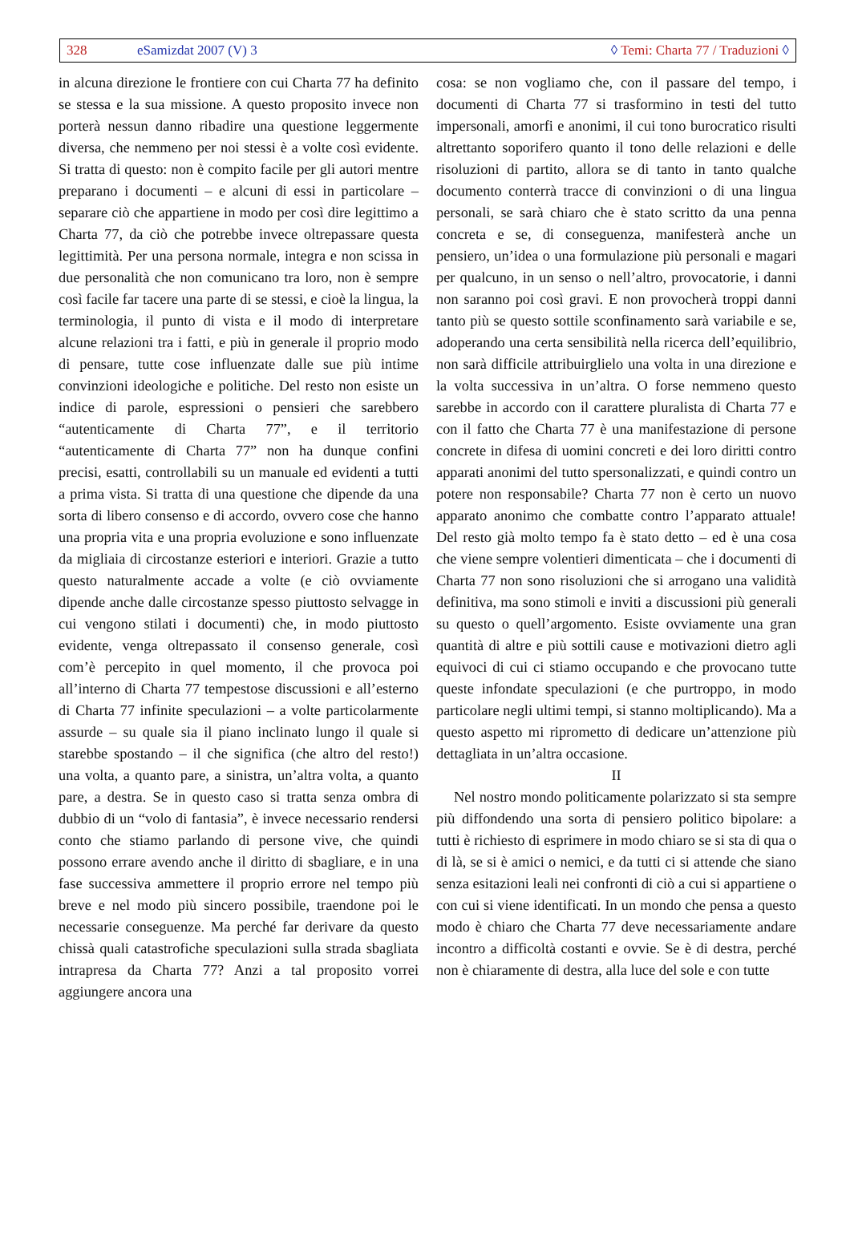328 eSamizdat 2007 (V) 3 ◊ Temi: Charta 77 / Traduzioni ◊
in alcuna direzione le frontiere con cui Charta 77 ha definito se stessa e la sua missione. A questo proposito invece non porterà nessun danno ribadire una questione leggermente diversa, che nemmeno per noi stessi è a volte così evidente. Si tratta di questo: non è compito facile per gli autori mentre preparano i documenti – e alcuni di essi in particolare – separare ciò che appartiene in modo per così dire legittimo a Charta 77, da ciò che potrebbe invece oltrepassare questa legittimità. Per una persona normale, integra e non scissa in due personalità che non comunicano tra loro, non è sempre così facile far tacere una parte di se stessi, e cioè la lingua, la terminologia, il punto di vista e il modo di interpretare alcune relazioni tra i fatti, e più in generale il proprio modo di pensare, tutte cose influenzate dalle sue più intime convinzioni ideologiche e politiche. Del resto non esiste un indice di parole, espressioni o pensieri che sarebbero “autenticamente di Charta 77”, e il territorio “autenticamente di Charta 77” non ha dunque confini precisi, esatti, controllabili su un manuale ed evidenti a tutti a prima vista. Si tratta di una questione che dipende da una sorta di libero consenso e di accordo, ovvero cose che hanno una propria vita e una propria evoluzione e sono influenzate da migliaia di circostanze esteriori e interiori. Grazie a tutto questo naturalmente accade a volte (e ciò ovviamente dipende anche dalle circostanze spesso piuttosto selvagge in cui vengono stilati i documenti) che, in modo piuttosto evidente, venga oltrepassato il consenso generale, così com’è percepito in quel momento, il che provoca poi all’interno di Charta 77 tempestose discussioni e all’esterno di Charta 77 infinite speculazioni – a volte particolarmente assurde – su quale sia il piano inclinato lungo il quale si starebbe spostando – il che significa (che altro del resto!) una volta, a quanto pare, a sinistra, un’altra volta, a quanto pare, a destra. Se in questo caso si tratta senza ombra di dubbio di un “volo di fantasia”, è invece necessario rendersi conto che stiamo parlando di persone vive, che quindi possono errare avendo anche il diritto di sbagliare, e in una fase successiva ammettere il proprio errore nel tempo più breve e nel modo più sincero possibile, traendone poi le necessarie conseguenze. Ma perché far derivare da questo chissà quali catastrofiche speculazioni sulla strada sbagliata intrapresa da Charta 77? Anzi a tal proposito vorrei aggiungere ancora una
cosa: se non vogliamo che, con il passare del tempo, i documenti di Charta 77 si trasformino in testi del tutto impersonali, amorfi e anonimi, il cui tono burocratico risulti altrettanto soporifero quanto il tono delle relazioni e delle risoluzioni di partito, allora se di tanto in tanto qualche documento conterrà tracce di convinzioni o di una lingua personali, se sarà chiaro che è stato scritto da una penna concreta e se, di conseguenza, manifesterà anche un pensiero, un’idea o una formulazione più personali e magari per qualcuno, in un senso o nell’altro, provocatorie, i danni non saranno poi così gravi. E non provocherà troppi danni tanto più se questo sottile sconfinamento sarà variabile e se, adoperando una certa sensibilità nella ricerca dell’equilibrio, non sarà difficile attribuirglielo una volta in una direzione e la volta successiva in un’altra. O forse nemmeno questo sarebbe in accordo con il carattere pluralista di Charta 77 e con il fatto che Charta 77 è una manifestazione di persone concrete in difesa di uomini concreti e dei loro diritti contro apparati anonimi del tutto spersonalizzati, e quindi contro un potere non responsabile? Charta 77 non è certo un nuovo apparato anonimo che combatte contro l’apparato attuale! Del resto già molto tempo fa è stato detto – ed è una cosa che viene sempre volentieri dimenticata – che i documenti di Charta 77 non sono risoluzioni che si arrogano una validità definitiva, ma sono stimoli e inviti a discussioni più generali su questo o quell’argomento. Esiste ovviamente una gran quantità di altre e più sottili cause e motivazioni dietro agli equivoci di cui ci stiamo occupando e che provocano tutte queste infondate speculazioni (e che purtroppo, in modo particolare negli ultimi tempi, si stanno moltiplicando). Ma a questo aspetto mi riprometto di dedicare un’attenzione più dettagliata in un’altra occasione.
II
Nel nostro mondo politicamente polarizzato si sta sempre più diffondendo una sorta di pensiero politico bipolare: a tutti è richiesto di esprimere in modo chiaro se si sta di qua o di là, se si è amici o nemici, e da tutti ci si attende che siano senza esitazioni leali nei confronti di ciò a cui si appartiene o con cui si viene identificati. In un mondo che pensa a questo modo è chiaro che Charta 77 deve necessariamente andare incontro a difficoltà costanti e ovvie. Se è di destra, perché non è chiaramente di destra, alla luce del sole e con tutte